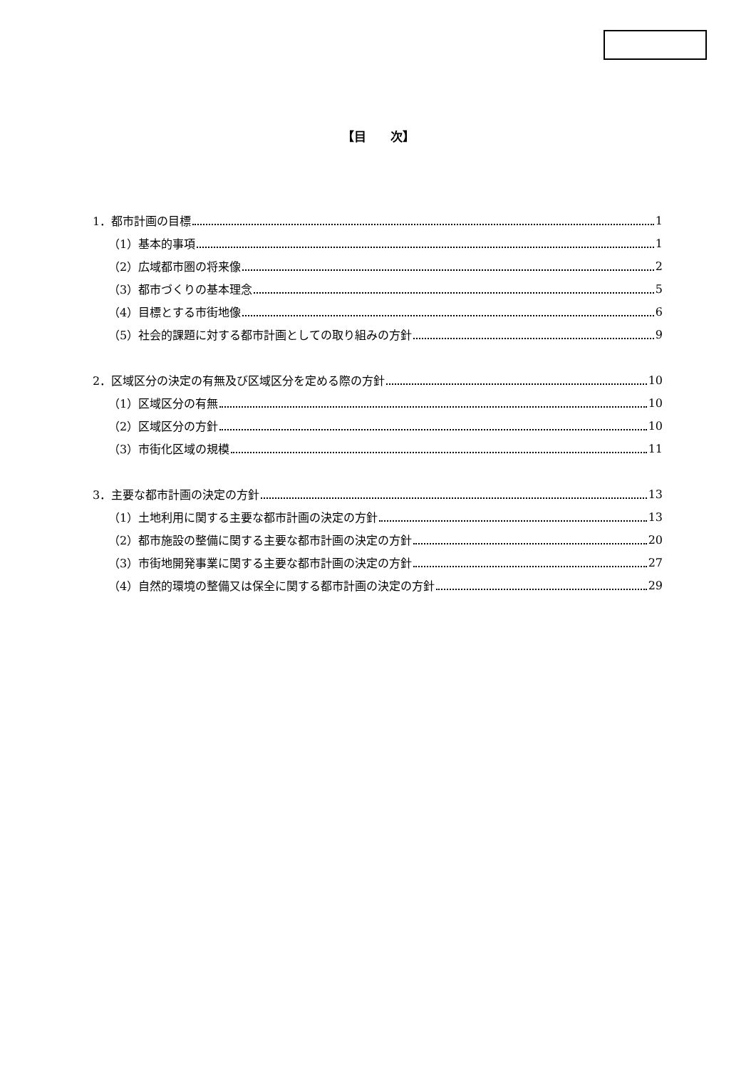【目　　次】
1．都市計画の目標 1
（1）基本的事項 1
（2）広域都市圏の将来像 2
（3）都市づくりの基本理念 5
（4）目標とする市街地像 6
（5）社会的課題に対する都市計画としての取り組みの方針 9
2．区域区分の決定の有無及び区域区分を定める際の方針 10
（1）区域区分の有無 10
（2）区域区分の方針 10
（3）市街化区域の規模 11
3．主要な都市計画の決定の方針 13
（1）土地利用に関する主要な都市計画の決定の方針 13
（2）都市施設の整備に関する主要な都市計画の決定の方針 20
（3）市街地開発事業に関する主要な都市計画の決定の方針 27
（4）自然的環境の整備又は保全に関する都市計画の決定の方針 29